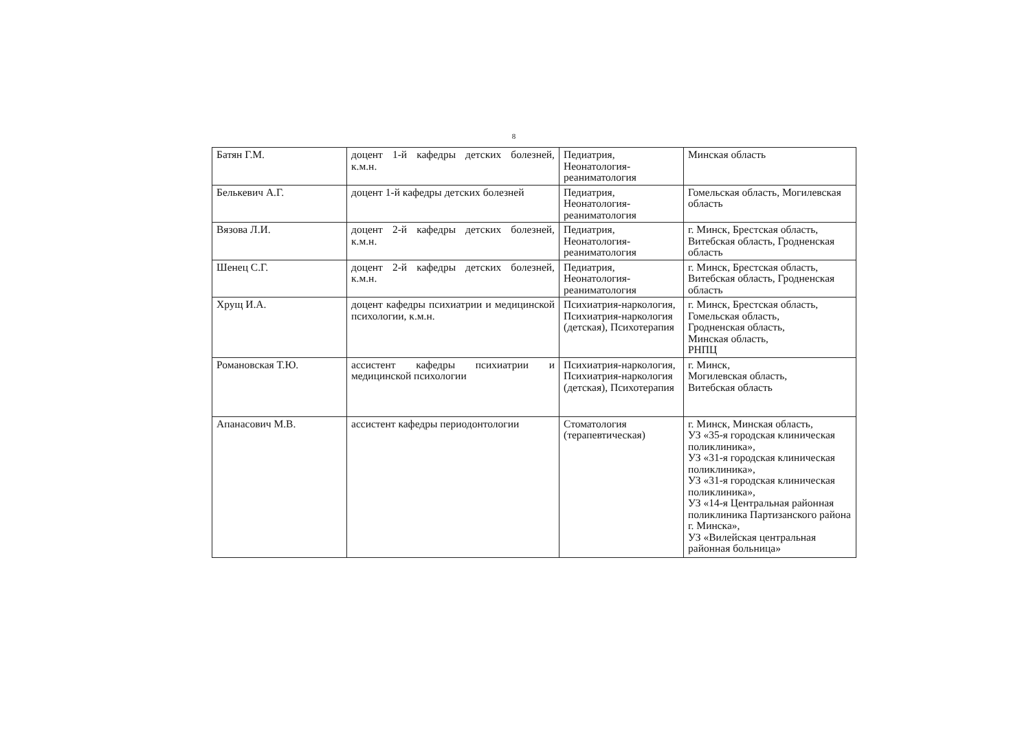8
| Батян Г.М. | доцент 1-й кафедры детских болезней, к.м.н. | Педиатрия, Неонатология-реаниматология | Минская область |
| Белькевич А.Г. | доцент 1-й кафедры детских болезней | Педиатрия, Неонатология-реаниматология | Гомельская область, Могилевская область |
| Вязова Л.И. | доцент 2-й кафедры детских болезней, к.м.н. | Педиатрия, Неонатология-реаниматология | г. Минск, Брестская область, Витебская область, Гродненская область |
| Шенец С.Г. | доцент 2-й кафедры детских болезней, к.м.н. | Педиатрия, Неонатология-реаниматология | г. Минск, Брестская область, Витебская область, Гродненская область |
| Хрущ И.А. | доцент кафедры психиатрии и медицинской психологии, к.м.н. | Психиатрия-наркология, Психиатрия-наркология (детская), Психотерапия | г. Минск, Брестская область, Гомельская область, Гродненская область, Минская область, РНПЦ |
| Романовская Т.Ю. | ассистент кафедры психиатрии и медицинской психологии | Психиатрия-наркология, Психиатрия-наркология (детская), Психотерапия | г. Минск, Могилевская область, Витебская область |
| Апанасович М.В. | ассистент кафедры периодонтологии | Стоматология (терапевтическая) | г. Минск, Минская область, УЗ «35-я городская клиническая поликлиника», УЗ «31-я городская клиническая поликлиника», УЗ «31-я городская клиническая поликлиника», УЗ «14-я Центральная районная поликлиника Партизанского района г. Минска», УЗ «Вилейская центральная районная больница» |